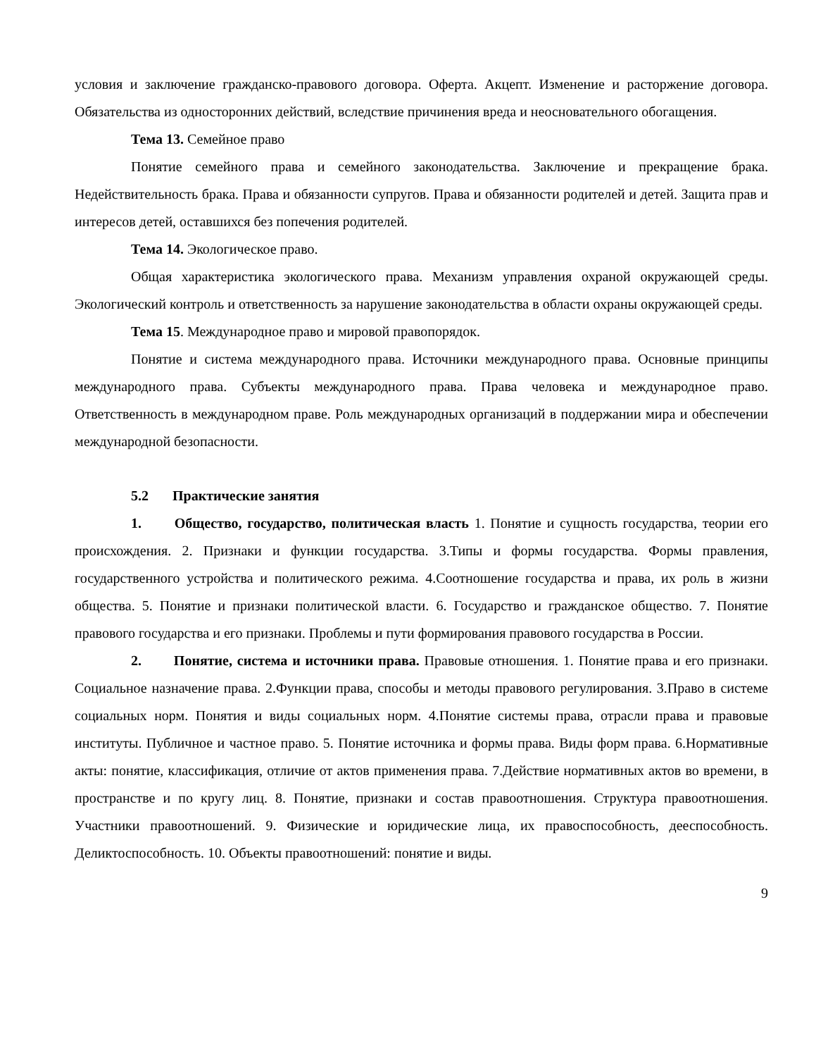условия и заключение гражданско-правового договора. Оферта. Акцепт. Изменение и расторжение договора. Обязательства из односторонних действий, вследствие причинения вреда и неосновательного обогащения.
Тема 13. Семейное право
Понятие семейного права и семейного законодательства. Заключение и прекращение брака. Недействительность брака. Права и обязанности супругов. Права и обязанности родителей и детей. Защита прав и интересов детей, оставшихся без попечения родителей.
Тема 14. Экологическое право.
Общая характеристика экологического права. Механизм управления охраной окружающей среды. Экологический контроль и ответственность за нарушение законодательства в области охраны окружающей среды.
Тема 15. Международное право и мировой правопорядок.
Понятие и система международного права. Источники международного права. Основные принципы международного права. Субъекты международного права. Права человека и международное право. Ответственность в международном праве. Роль международных организаций в поддержании мира и обеспечении международной безопасности.
5.2 Практические занятия
1. Общество, государство, политическая власть 1. Понятие и сущность государства, теории его происхождения. 2. Признаки и функции государства. 3.Типы и формы государства. Формы правления, государственного устройства и политического режима. 4.Соотношение государства и права, их роль в жизни общества. 5. Понятие и признаки политической власти. 6. Государство и гражданское общество. 7. Понятие правового государства и его признаки. Проблемы и пути формирования правового государства в России.
2. Понятие, система и источники права. Правовые отношения. 1. Понятие права и его признаки. Социальное назначение права. 2.Функции права, способы и методы правового регулирования. 3.Право в системе социальных норм. Понятия и виды социальных норм. 4.Понятие системы права, отрасли права и правовые институты. Публичное и частное право. 5. Понятие источника и формы права. Виды форм права. 6.Нормативные акты: понятие, классификация, отличие от актов применения права. 7.Действие нормативных актов во времени, в пространстве и по кругу лиц. 8. Понятие, признаки и состав правоотношения. Структура правоотношения. Участники правоотношений. 9. Физические и юридические лица, их правоспособность, дееспособность. Деликтоспособность. 10. Объекты правоотношений: понятие и виды.
9